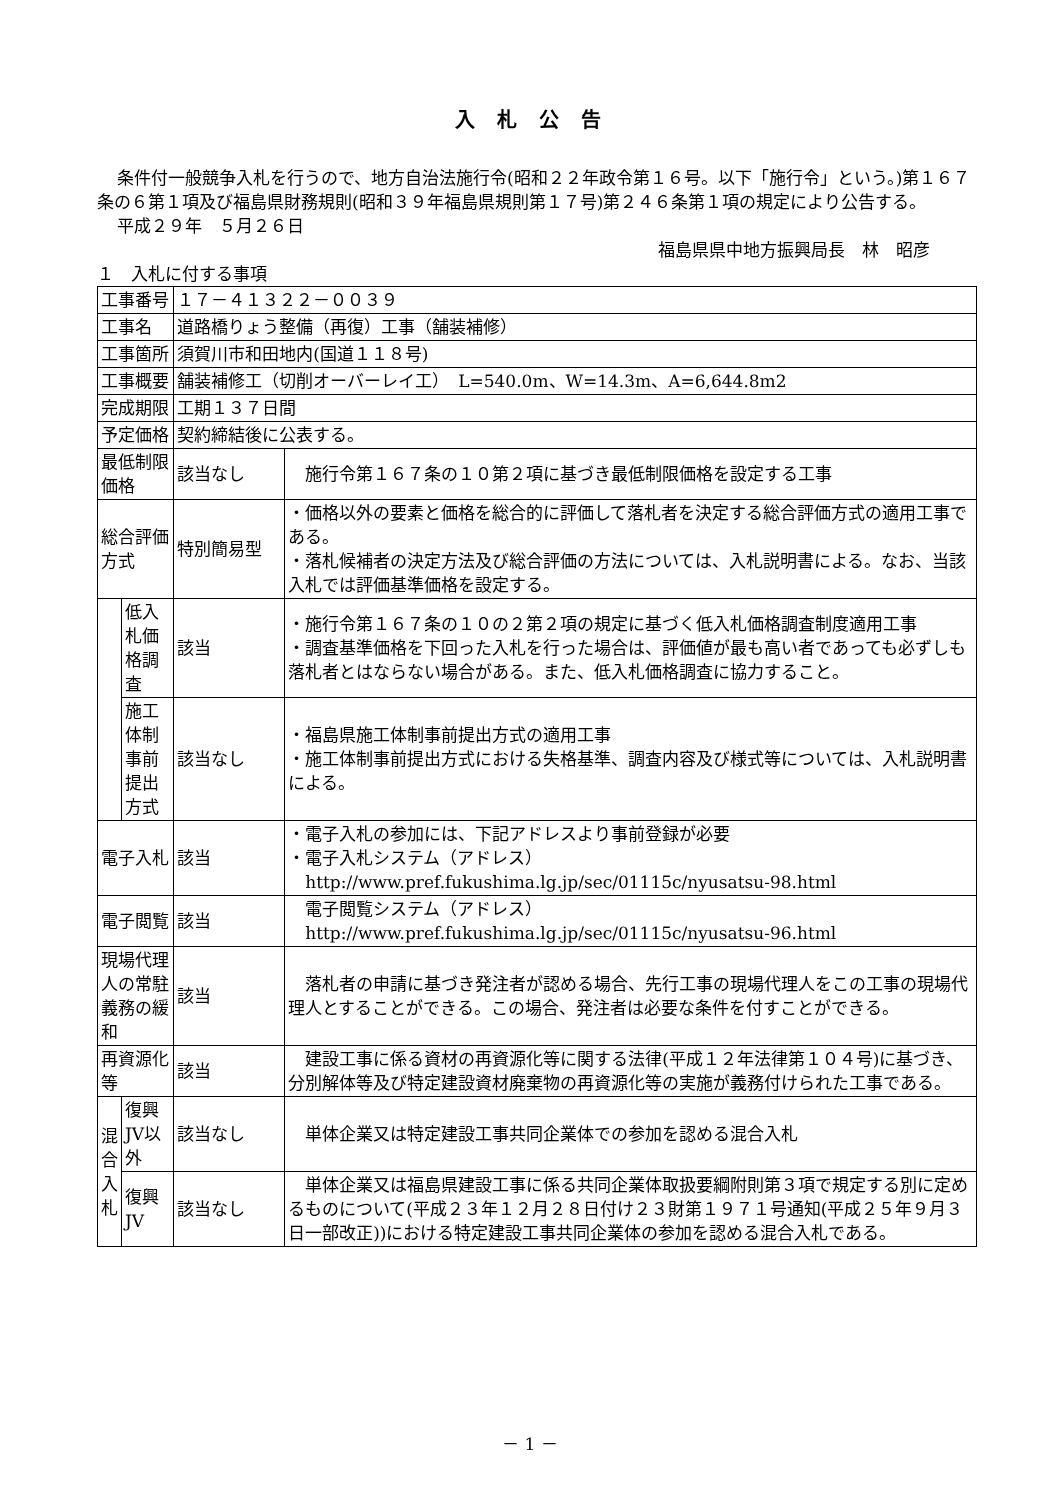入札公告
条件付一般競争入札を行うので、地方自治法施行令(昭和２２年政令第１６号。以下「施行令」という。)第１６７条の６第１項及び福島県財務規則(昭和３９年福島県規則第１７号)第２４６条第１項の規定により公告する。
平成２９年　５月２６日
福島県県中地方振興局長　林　昭彦
１　入札に付する事項
| 工事番号 | | １７－４１３２２－００３９ | |
| 工事名 | | 道路橋りょう整備（再復）工事（舗装補修） | |
| 工事箇所 | | 須賀川市和田地内(国道１１８号) | |
| 工事概要 | | 舗装補修工（切削オーバーレイ工） L=540.0m、W=14.3m、A=6,644.8m2 | |
| 完成期限 | | 工期１３７日間 | |
| 予定価格 | | 契約締結後に公表する。 | |
| 最低制限価格 | | 該当なし | 施行令第１６７条の１０第２項に基づき最低制限価格を設定する工事 |
| 総合評価方式 | | 特別簡易型 | ・価格以外の要素と価格を総合的に評価して落札者を決定する総合評価方式の適用工事である。 ・落札候補者の決定方法及び総合評価の方法については、入札説明書による。なお、当該入札では評価基準価格を設定する。 |
| | 低入札価格調査 | 該当 | ・施行令第１６７条の１０の２第２項の規定に基づく低入札価格調査制度適用工事 ・調査基準価格を下回った入札を行った場合は、評価値が最も高い者であっても必ずしも落札者とはならない場合がある。また、低入札価格調査に協力すること。 |
| | 施工体制事前提出方式 | 該当なし | ・福島県施工体制事前提出方式の適用工事 ・施工体制事前提出方式における失格基準、調査内容及び様式等については、入札説明書による。 |
| 電子入札 | | 該当 | ・電子入札の参加には、下記アドレスより事前登録が必要 ・電子入札システム（アドレス） http://www.pref.fukushima.lg.jp/sec/01115c/nyusatsu-98.html |
| 電子閲覧 | | 該当 | 電子閲覧システム（アドレス） http://www.pref.fukushima.lg.jp/sec/01115c/nyusatsu-96.html |
| 現場代理人の常駐義務の緩和 | | 該当 | 落札者の申請に基づき発注者が認める場合、先行工事の現場代理人をこの工事の現場代理人とすることができる。この場合、発注者は必要な条件を付すことができる。 |
| 再資源化等 | | 該当 | 建設工事に係る資材の再資源化等に関する法律(平成１２年法律第１０４号)に基づき、分別解体等及び特定建設資材廃棄物の再資源化等の実施が義務付けられた工事である。 |
| 混合入札 | 復興JV以外 | 該当なし | 単体企業又は特定建設工事共同企業体での参加を認める混合入札 |
| | 復興JV | 該当なし | 単体企業又は福島県建設工事に係る共同企業体取扱要綱附則第３項で規定する別に定めるものについて(平成２３年１２月２８日付け２３財第１９７１号通知(平成２５年９月３日一部改正))における特定建設工事共同企業体の参加を認める混合入札である。 |
－ 1 －